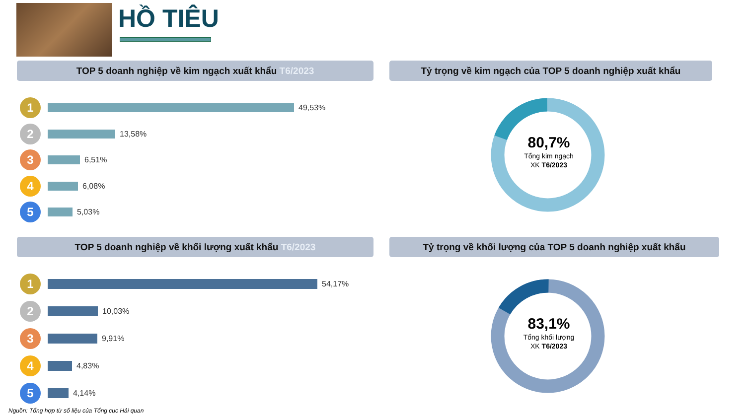HỒ TIÊU
TOP 5 doanh nghiệp về kim ngạch xuất khẩu T6/2023
1
49,53%
2
13,58%
3
6,51%
4
6,08%
5
5,03%
Tỷ trọng về kim ngạch của TOP 5 doanh nghiệp xuất khẩu
80,7%
Tổng kim ngạch
XK T6/2023
TOP 5 doanh nghiệp về khối lượng xuất khẩu T6/2023
1
54,17%
2
10,03%
3
9,91%
4
4,83%
5
4,14%
Tỷ trọng về khối lượng của TOP 5 doanh nghiệp xuất khẩu
83,1%
Tổng khối lượng
XK T6/2023
Nguồn: Tổng hợp từ số liệu của Tổng cục Hải quan